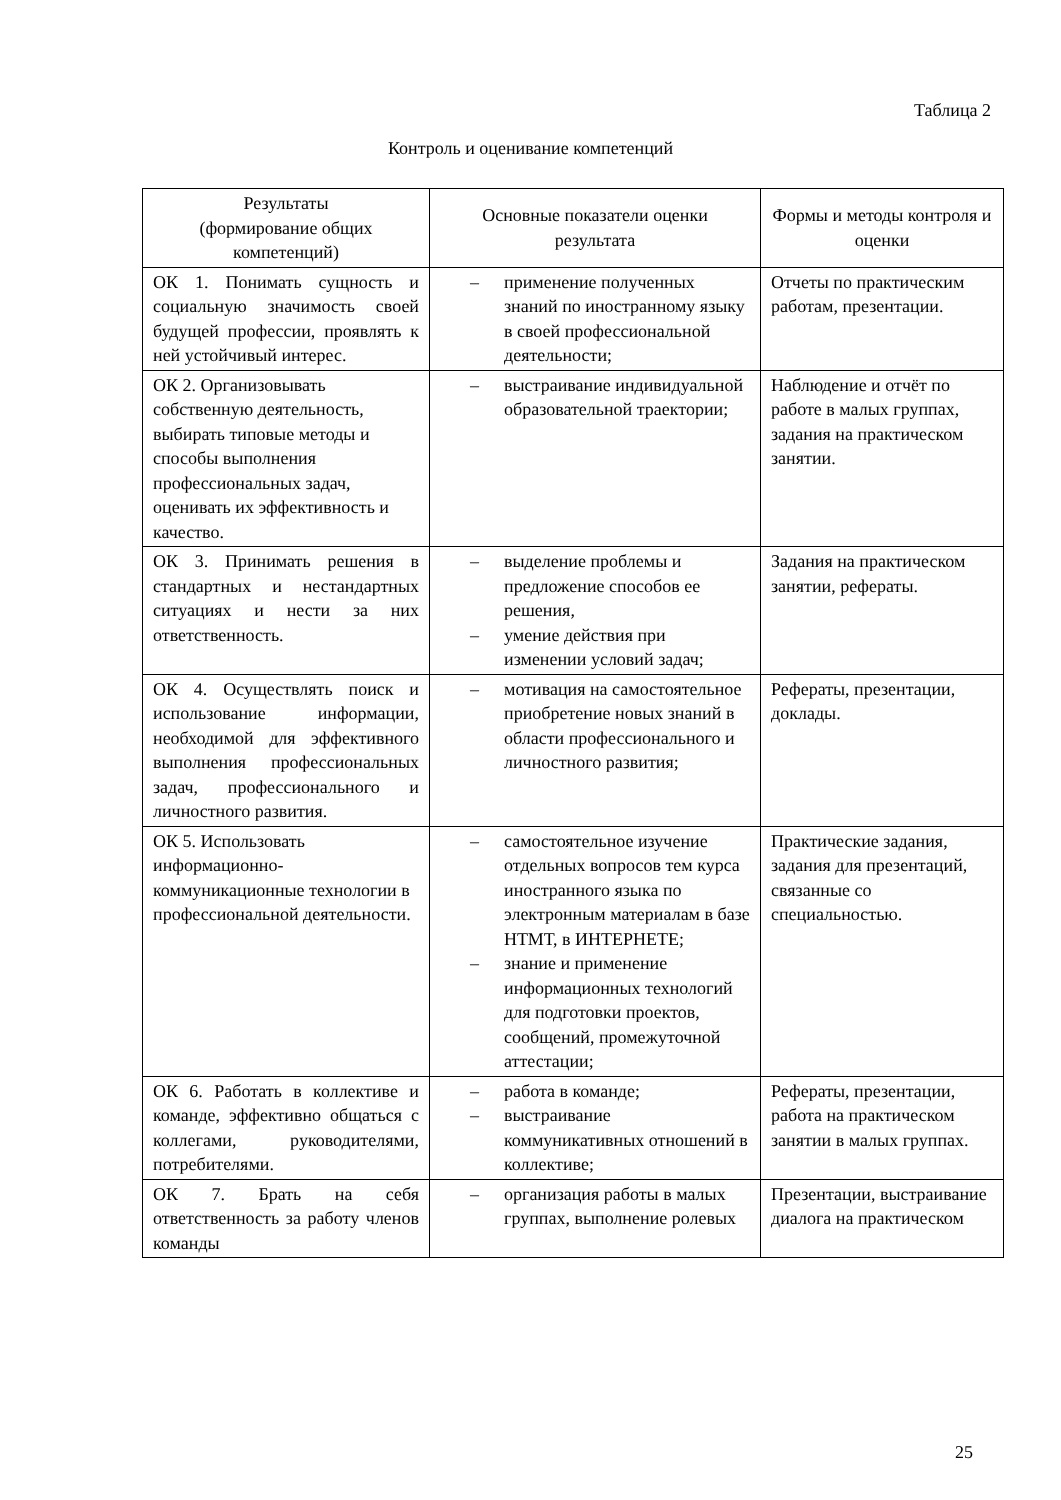Таблица 2
Контроль и оценивание компетенций
| Результаты (формирование общих компетенций) | Основные показатели оценки результата | Формы и методы контроля и оценки |
| --- | --- | --- |
| ОК 1. Понимать сущность и социальную значимость своей будущей профессии, проявлять к ней устойчивый интерес. | – применение полученных знаний по иностранному языку в своей профессиональной деятельности; | Отчеты по практическим работам, презентации. |
| ОК 2. Организовывать собственную деятельность, выбирать типовые методы и способы выполнения профессиональных задач, оценивать их эффективность и качество. | – выстраивание индивидуальной образовательной траектории; | Наблюдение и отчёт по работе в малых группах, задания на практическом занятии. |
| ОК 3. Принимать решения в стандартных и нестандартных ситуациях и нести за них ответственность. | – выделение проблемы и предложение способов ее решения, – умение действия при изменении условий задач; | Задания на практическом занятии, рефераты. |
| ОК 4. Осуществлять поиск и использование информации, необходимой для эффективного выполнения профессиональных задач, профессионального и личностного развития. | – мотивация на самостоятельное приобретение новых знаний в области профессионального и личностного развития; | Рефераты, презентации, доклады. |
| ОК 5. Использовать информационно-коммуникационные технологии в профессиональной деятельности. | – самостоятельное изучение отдельных вопросов тем курса иностранного языка по электронным материалам в базе НТМТ, в ИНТЕРНЕТЕ; – знание и применение информационных технологий для подготовки проектов, сообщений, промежуточной аттестации; | Практические задания, задания для презентаций, связанные со специальностью. |
| ОК 6. Работать в коллективе и команде, эффективно общаться с коллегами, руководителями, потребителями. | – работа в команде; – выстраивание коммуникативных отношений в коллективе; | Рефераты, презентации, работа на практическом занятии в малых группах. |
| ОК 7. Брать на себя ответственность за работу членов команды | – организация работы в малых группах, выполнение ролевых | Презентации, выстраивание диалога на практическом |
25